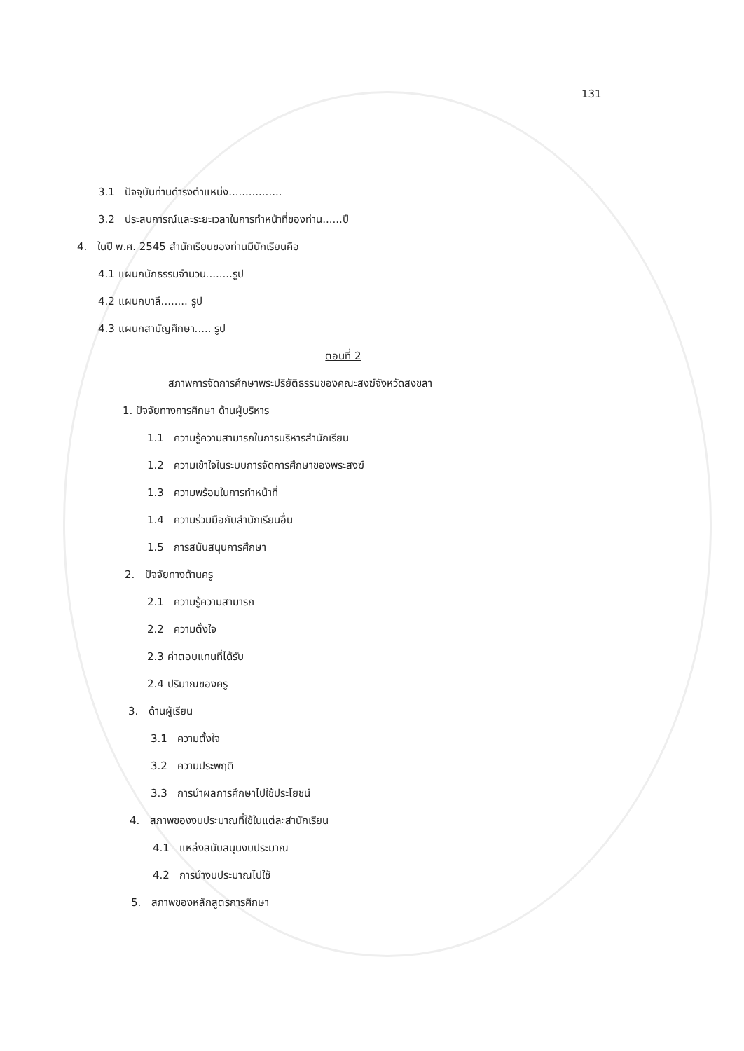131
3.1 ปัจจุบันท่านดำรงตำแหน่ง................
3.2 ประสบการณ์และระยะเวลาในการทำหน้าที่ของท่าน......ปี
4. ในปี พ.ศ. 2545 สำนักเรียนของท่านมีนักเรียนคือ
4.1 แผนกนักธรรมจำนวน........รูป
4.2 แผนกบาลี........ รูป
4.3 แผนกสามัญศึกษา..... รูป
ตอนที่ 2
สภาพการจัดการศึกษาพระปริยัติธรรมของคณะสงฆ์จังหวัดสงขลา
1. ปัจจัยทางการศึกษา ด้านผู้บริหาร
1.1 ความรู้ความสามารถในการบริหารสำนักเรียน
1.2 ความเข้าใจในระบบการจัดการศึกษาของพระสงฆ์
1.3 ความพร้อมในการทำหน้าที่
1.4 ความร่วมมือกับสำนักเรียนอื่น
1.5 การสนับสนุนการศึกษา
2. ปัจจัยทางด้านครู
2.1 ความรู้ความสามารถ
2.2 ความตั้งใจ
2.3 ค่าตอบแทนที่ได้รับ
2.4 ปริมาณของครู
3. ด้านผู้เรียน
3.1 ความตั้งใจ
3.2 ความประพฤติ
3.3 การนำผลการศึกษาไปใช้ประโยชน์
4. สภาพของงบประมาณที่ใช้ในแต่ละสำนักเรียน
4.1 แหล่งสนับสนุนงบประมาณ
4.2 การนำงบประมาณไปใช้
5. สภาพของหลักสูตรการศึกษา